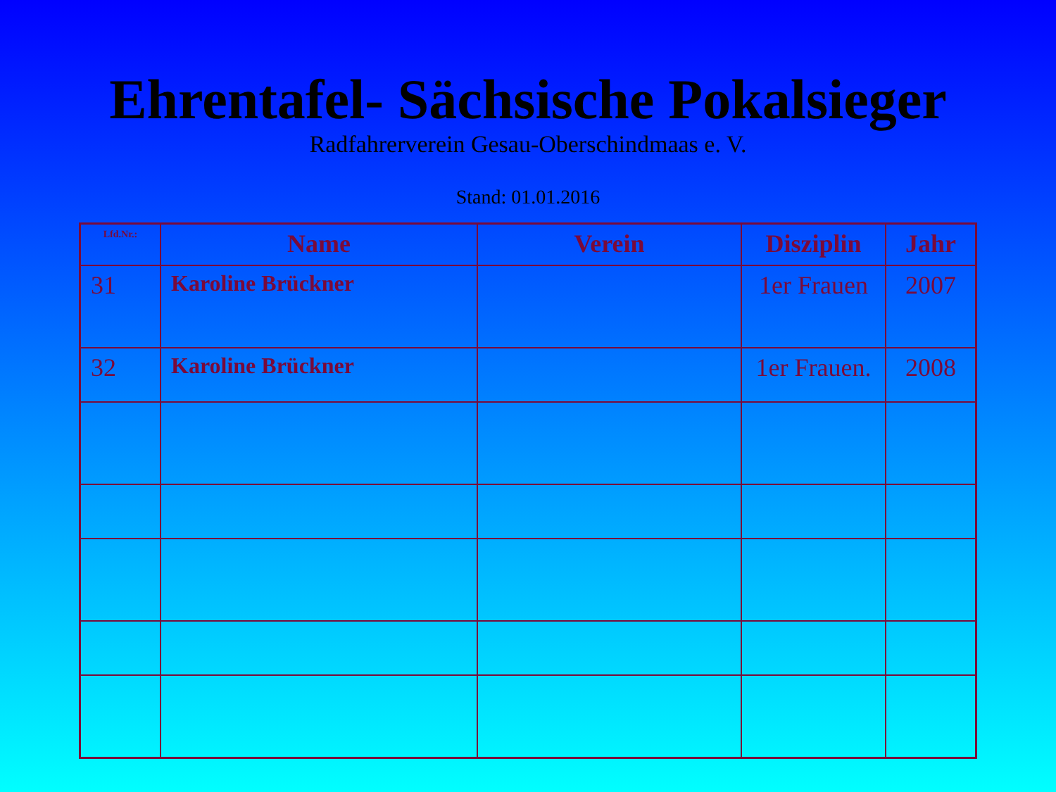Ehrentafel- Sächsische Pokalsieger
Radfahrerverein Gesau-Oberschindmaas e. V.
Stand: 01.01.2016
| Lfd.Nr.: | Name | Verein | Disziplin | Jahr |
| --- | --- | --- | --- | --- |
| 31 | Karoline Brückner | | 1er Frauen | 2007 |
| 32 | Karoline Brückner | | 1er Frauen. | 2008 |